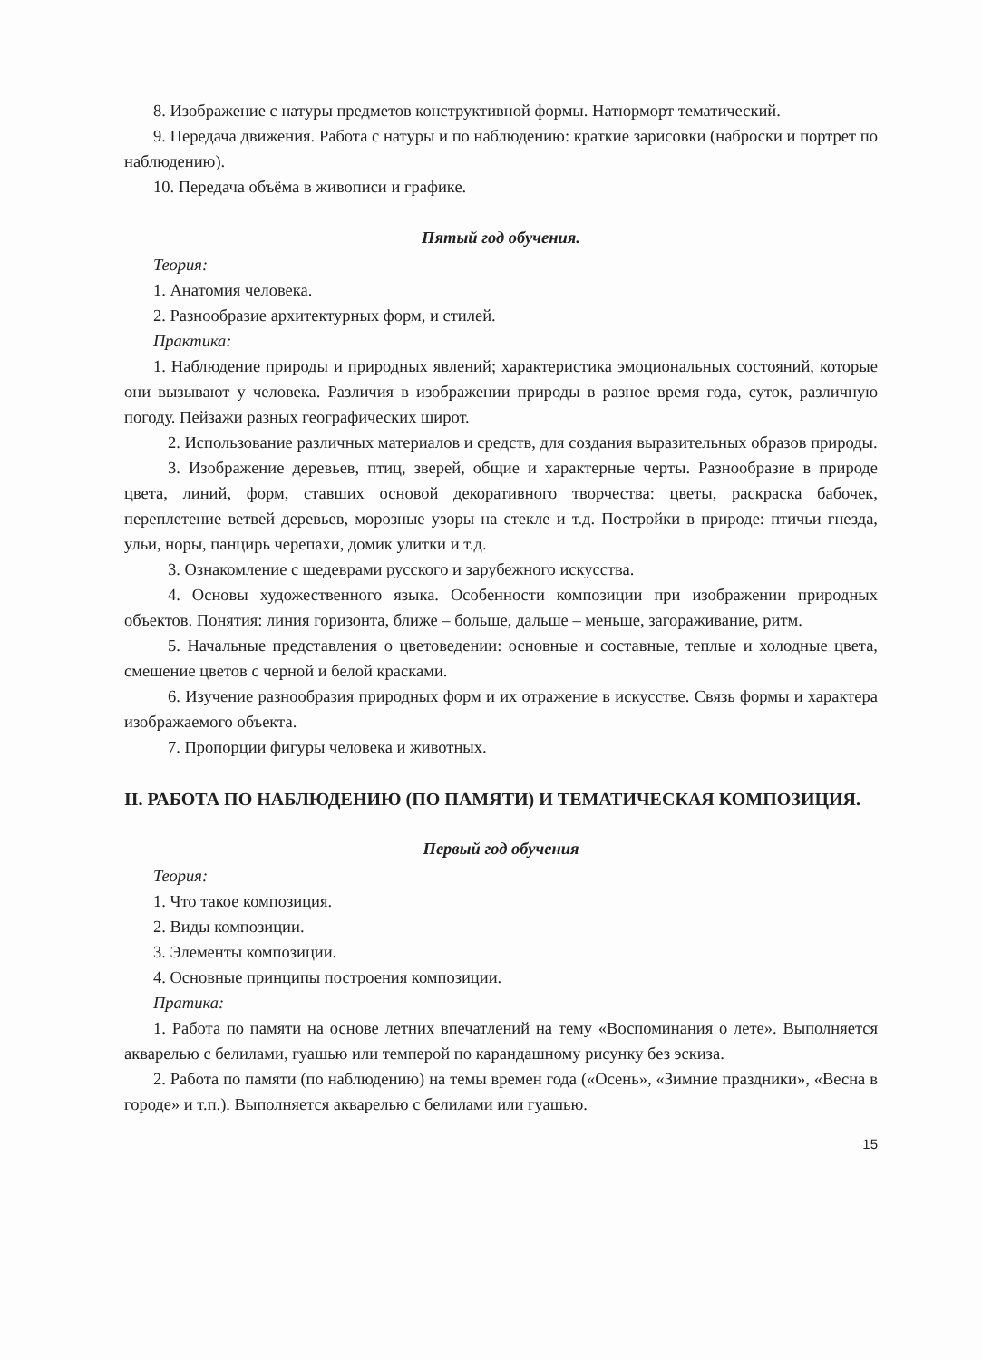8. Изображение с натуры предметов конструктивной формы. Натюрморт тематический.
9. Передача движения. Работа с натуры и по наблюдению: краткие зарисовки (наброски и портрет по наблюдению).
10. Передача объёма в живописи и графике.
Пятый год обучения.
Теория:
1. Анатомия человека.
2. Разнообразие архитектурных форм, и стилей.
Практика:
1. Наблюдение природы и природных явлений; характеристика эмоциональных состояний, которые они вызывают у человека. Различия в изображении природы в разное время года, суток, различную погоду. Пейзажи разных географических широт.
2. Использование различных материалов и средств, для создания выразительных образов природы.
3. Изображение деревьев, птиц, зверей, общие и характерные черты. Разнообразие в природе цвета, линий, форм, ставших основой декоративного творчества: цветы, раскраска бабочек, переплетение ветвей деревьев, морозные узоры на стекле и т.д. Постройки в природе: птичьи гнезда, ульи, норы, панцирь черепахи, домик улитки и т.д.
3. Ознакомление с шедеврами русского и зарубежного искусства.
4. Основы художественного языка. Особенности композиции при изображении природных объектов. Понятия: линия горизонта, ближе – больше, дальше – меньше, загораживание, ритм.
5. Начальные представления о цветоведении: основные и составные, теплые и холодные цвета, смешение цветов с черной и белой красками.
6. Изучение разнообразия природных форм и их отражение в искусстве. Связь формы и характера изображаемого объекта.
7. Пропорции фигуры человека и животных.
II. РАБОТА ПО НАБЛЮДЕНИЮ (ПО ПАМЯТИ) И ТЕМАТИЧЕСКАЯ КОМПОЗИЦИЯ.
Первый год обучения
Теория:
1. Что такое композиция.
2. Виды композиции.
3. Элементы композиции.
4. Основные принципы построения композиции.
Пратика:
1. Работа по памяти на основе летних впечатлений на тему «Воспоминания о лете». Выполняется акварелью с белилами, гуашью или темперой по карандашному рисунку без эскиза.
2. Работа по памяти (по наблюдению) на темы времен года («Осень», «Зимние праздники», «Весна в городе» и т.п.). Выполняется акварелью с белилами или гуашью.
15